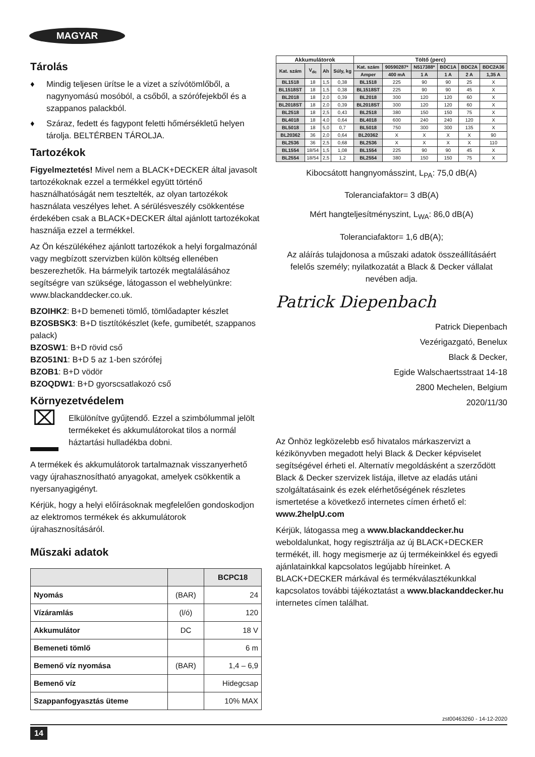MAGYAR
Tárolás
♦ Mindig teljesen ürítse le a vizet a szívótömlőből, a nagynyomású mosóból, a csőből, a szórófejekből és a szappanos palackból.
♦ Száraz, fedett és fagypont feletti hőmérsékletű helyen tárolja. BELTÉRBEN TÁROLJA.
Tartozékok
Figyelmeztetés! Mivel nem a BLACK+DECKER által javasolt tartozékoknak ezzel a termékkel együtt történő használhatóságát nem tesztelték, az olyan tartozékok használata veszélyes lehet. A sérülésveszély csökkentése érdekében csak a BLACK+DECKER által ajánlott tartozékokat használja ezzel a termékkel.
Az Ön készülékéhez ajánlott tartozékok a helyi forgalmazónál vagy megbízott szervizben külön költség ellenében beszerezhetők. Ha bármelyik tartozék megtalálásához segítségre van szüksége, látogasson el webhelyünkre: www.blackanddecker.co.uk.
BZOIHK2: B+D bemeneti tömlő, tömlőadapter készlet
BZOSBSK3: B+D tisztítókészlet (kefe, gumibetét, szappanos palack)
BZOSW1: B+D rövid cső
BZO51N1: B+D 5 az 1-ben szórófej
BZOB1: B+D vödör
BZOQDW1: B+D gyorscsatlakozó cső
Környezetvédelem
⌧
Elkülönítve gyűjtendő. Ezzel a szimbólummal jelölt termékeket és akkumulátorokat tilos a normál háztartási hulladékba dobni.
A termékek és akkumulátorok tartalmaznak visszanyerhető vagy újrahasznosítható anyagokat, amelyek csökkentik a nyersanyagigényt.
Kérjük, hogy a helyi előírásoknak megfelelően gondoskodjon az elektromos termékek és akkumulátorok újrahasznosításáról.
Műszaki adatok
| | | BCPC18 |
| --- | --- | --- |
| Nyomás | (BAR) | 24 |
| Vízáramlás | (l/ó) | 120 |
| Akkumulátor | DC | 18 V |
| Bemeneti tömlő | | 6 m |
| Bemenő víz nyomása | (BAR) | 1,4 – 6,9 |
| Bemenő víz | | Hidegcsap |
| Szappanfogyasztás üteme | | 10% MAX |
| Akkumulátorok | | | | Töltő (perc) | | | | | |
| --- | --- | --- | --- | --- | --- | --- | --- | --- | --- |
| Kat. szám | V<sub>dc</sub> | Ah | Súly, kg | Kat. szám | 90590287* | N517388* | BDC1A | BDC2A | BDC2A36 |
| | | | | Amper | 400 mA | 1 A | 1 A | 2 A | 1,35 A |
| BL1518 | 18 | 1,5 | 0,38 | BL1518 | 225 | 90 | 90 | 25 | X |
| BL1518ST | 18 | 1,5 | 0,38 | BL1518ST | 225 | 90 | 90 | 45 | X |
| BL2018 | 18 | 2,0 | 0,39 | BL2018 | 300 | 120 | 120 | 60 | X |
| BL2018ST | 18 | 2,0 | 0,39 | BL2018ST | 300 | 120 | 120 | 60 | X |
| BL2518 | 18 | 2,5 | 0,43 | BL2518 | 380 | 150 | 150 | 75 | X |
| BL4018 | 18 | 4,0 | 0,64 | BL4018 | 600 | 240 | 240 | 120 | X |
| BL5018 | 18 | 5,0 | 0,7 | BL5018 | 750 | 300 | 300 | 135 | X |
| BL20362 | 36 | 2,0 | 0,64 | BL20362 | X | X | X | X | 90 |
| BL2536 | 36 | 2,5 | 0,68 | BL2536 | X | X | X | X | 110 |
| BL1554 | 18/54 | 1,5 | 1,08 | BL1554 | 225 | 90 | 90 | 45 | X |
| BL2554 | 18/54 | 2,5 | 1,2 | BL2554 | 380 | 150 | 150 | 75 | X |
Kibocsátott hangnyomásszint, L<sub>PA</sub>: 75,0 dB(A)
Toleranciafaktor= 3 dB(A)
Mért hangteljesítményszint, L<sub>WA</sub>: 86,0 dB(A)
Toleranciafaktor= 1,6 dB(A);
Az aláírás tulajdonosa a műszaki adatok összeállításáért felelős személy; nyilatkozatát a Black & Decker vállalat nevében adja.
Patrick Diepenbach
Patrick Diepenbach
Vezérigazgató, Benelux
Black & Decker,
Egide Walschaertsstraat 14-18
2800 Mechelen, Belgium
2020/11/30
Az Önhöz legközelebb eső hivatalos márkaszervizt a kézikönyvben megadott helyi Black & Decker képviselet segítségével érheti el. Alternatív megoldásként a szerződött Black & Decker szervizek listája, illetve az eladás utáni szolgáltatásaink és ezek elérhetőségének részletes ismertetése a következő internetes címen érhető el: www.2helpU.com
Kérjük, látogassa meg a www.blackanddecker.hu weboldalunkat, hogy regisztrálja az új BLACK+DECKER termékét, ill. hogy megismerje az új termékeinkkel és egyedi ajánlatainkkal kapcsolatos legújabb híreinket. A BLACK+DECKER márkával és termékválasztékunkkal kapcsolatos további tájékoztatást a www.blackanddecker.hu internetes címen találhat.
zst00463260 - 14-12-2020
14